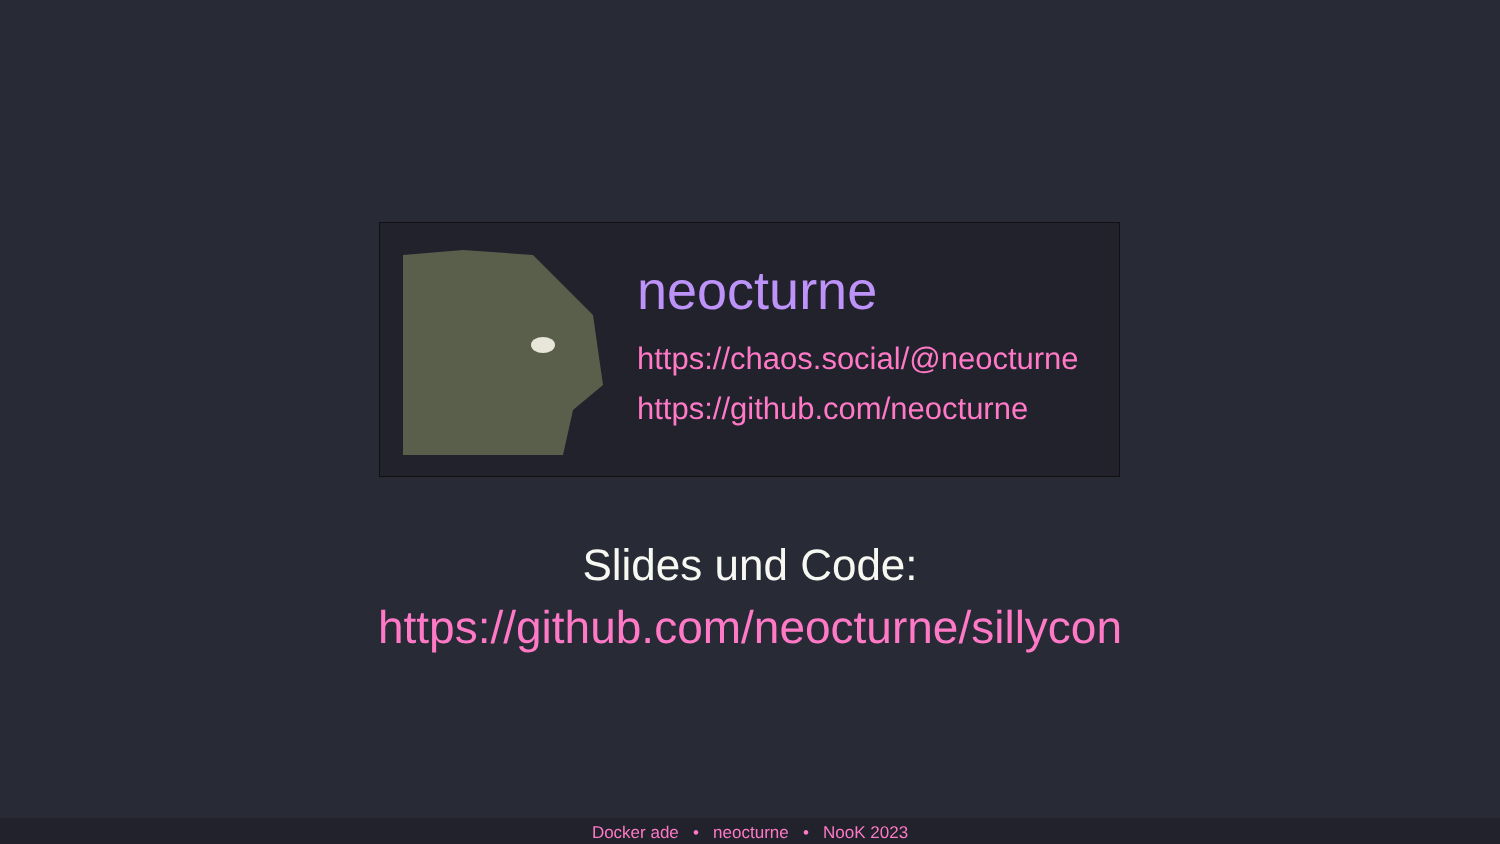neocturne
https://chaos.social/@neocturne
https://github.com/neocturne
Slides und Code:
https://github.com/neocturne/sillycon
Docker ade • neocturne • NooK 2023